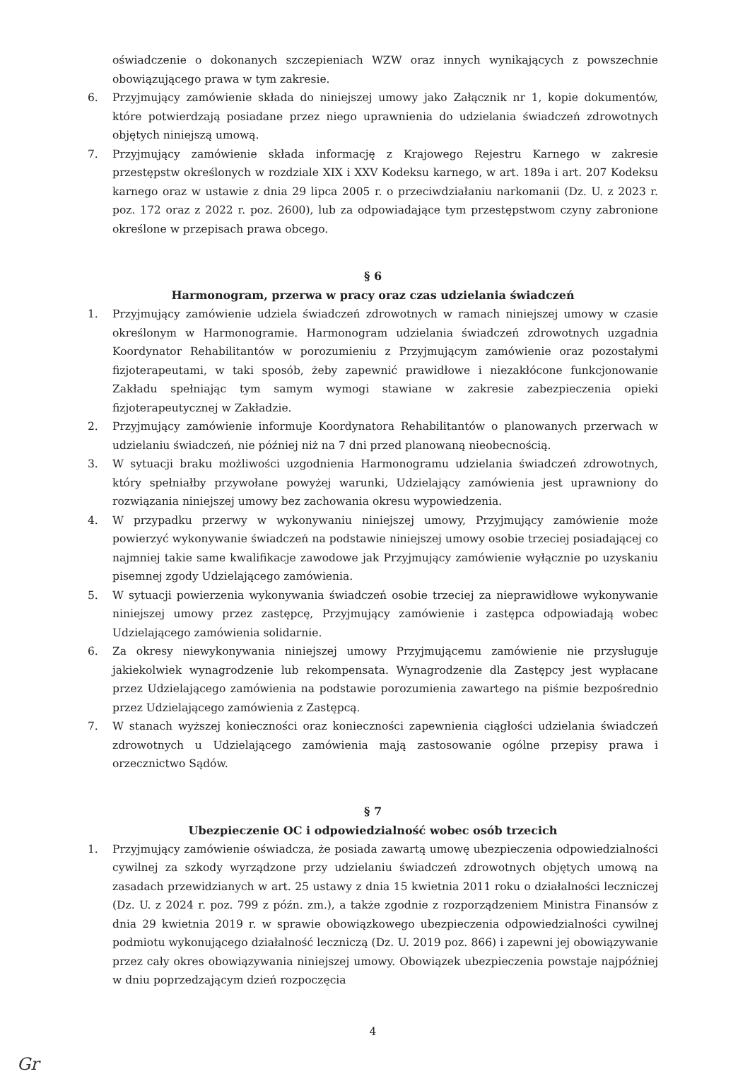oświadczenie o dokonanych szczepieniach WZW oraz innych wynikających z powszechnie obowiązującego prawa w tym zakresie.
6. Przyjmujący zamówienie składa do niniejszej umowy jako Załącznik nr 1, kopie dokumentów, które potwierdzają posiadane przez niego uprawnienia do udzielania świadczeń zdrowotnych objętych niniejszą umową.
7. Przyjmujący zamówienie składa informację z Krajowego Rejestru Karnego w zakresie przestępstw określonych w rozdziale XIX i XXV Kodeksu karnego, w art. 189a i art. 207 Kodeksu karnego oraz w ustawie z dnia 29 lipca 2005 r. o przeciwdziałaniu narkomanii (Dz. U. z 2023 r. poz. 172 oraz z 2022 r. poz. 2600), lub za odpowiadające tym przestępstwom czyny zabronione określone w przepisach prawa obcego.
§ 6
Harmonogram, przerwa w pracy oraz czas udzielania świadczeń
1. Przyjmujący zamówienie udziela świadczeń zdrowotnych w ramach niniejszej umowy w czasie określonym w Harmonogramie. Harmonogram udzielania świadczeń zdrowotnych uzgadnia Koordynator Rehabilitantów w porozumieniu z Przyjmującym zamówienie oraz pozostałymi fizjoterapeutami, w taki sposób, żeby zapewnić prawidłowe i niezakłócone funkcjonowanie Zakładu spełniając tym samym wymogi stawiane w zakresie zabezpieczenia opieki fizjoterapeutycznej w Zakładzie.
2. Przyjmujący zamówienie informuje Koordynatora Rehabilitantów o planowanych przerwach w udzielaniu świadczeń, nie później niż na 7 dni przed planowaną nieobecnością.
3. W sytuacji braku możliwości uzgodnienia Harmonogramu udzielania świadczeń zdrowotnych, który spełniałby przywołane powyżej warunki, Udzielający zamówienia jest uprawniony do rozwiązania niniejszej umowy bez zachowania okresu wypowiedzenia.
4. W przypadku przerwy w wykonywaniu niniejszej umowy, Przyjmujący zamówienie może powierzyć wykonywanie świadczeń na podstawie niniejszej umowy osobie trzeciej posiadającej co najmniej takie same kwalifikacje zawodowe jak Przyjmujący zamówienie wyłącznie po uzyskaniu pisemnej zgody Udzielającego zamówienia.
5. W sytuacji powierzenia wykonywania świadczeń osobie trzeciej za nieprawidłowe wykonywanie niniejszej umowy przez zastępcę, Przyjmujący zamówienie i zastępca odpowiadają wobec Udzielającego zamówienia solidarnie.
6. Za okresy niewykonywania niniejszej umowy Przyjmującemu zamówienie nie przysługuje jakiekolwiek wynagrodzenie lub rekompensata. Wynagrodzenie dla Zastępcy jest wypłacane przez Udzielającego zamówienia na podstawie porozumienia zawartego na piśmie bezpośrednio przez Udzielającego zamówienia z Zastępcą.
7. W stanach wyższej konieczności oraz konieczności zapewnienia ciągłości udzielania świadczeń zdrowotnych u Udzielającego zamówienia mają zastosowanie ogólne przepisy prawa i orzecznictwo Sądów.
§ 7
Ubezpieczenie OC i odpowiedzialność wobec osób trzecich
1. Przyjmujący zamówienie oświadcza, że posiada zawartą umowę ubezpieczenia odpowiedzialności cywilnej za szkody wyrządzone przy udzielaniu świadczeń zdrowotnych objętych umową na zasadach przewidzianych w art. 25 ustawy z dnia 15 kwietnia 2011 roku o działalności leczniczej (Dz. U. z 2024 r. poz. 799 z późn. zm.), a także zgodnie z rozporządzeniem Ministra Finansów z dnia 29 kwietnia 2019 r. w sprawie obowiązkowego ubezpieczenia odpowiedzialności cywilnej podmiotu wykonującego działalność leczniczą (Dz. U. 2019 poz. 866) i zapewni jej obowiązywanie przez cały okres obowiązywania niniejszej umowy. Obowiązek ubezpieczenia powstaje najpóźniej w dniu poprzedzającym dzień rozpoczęcia
4
Gr